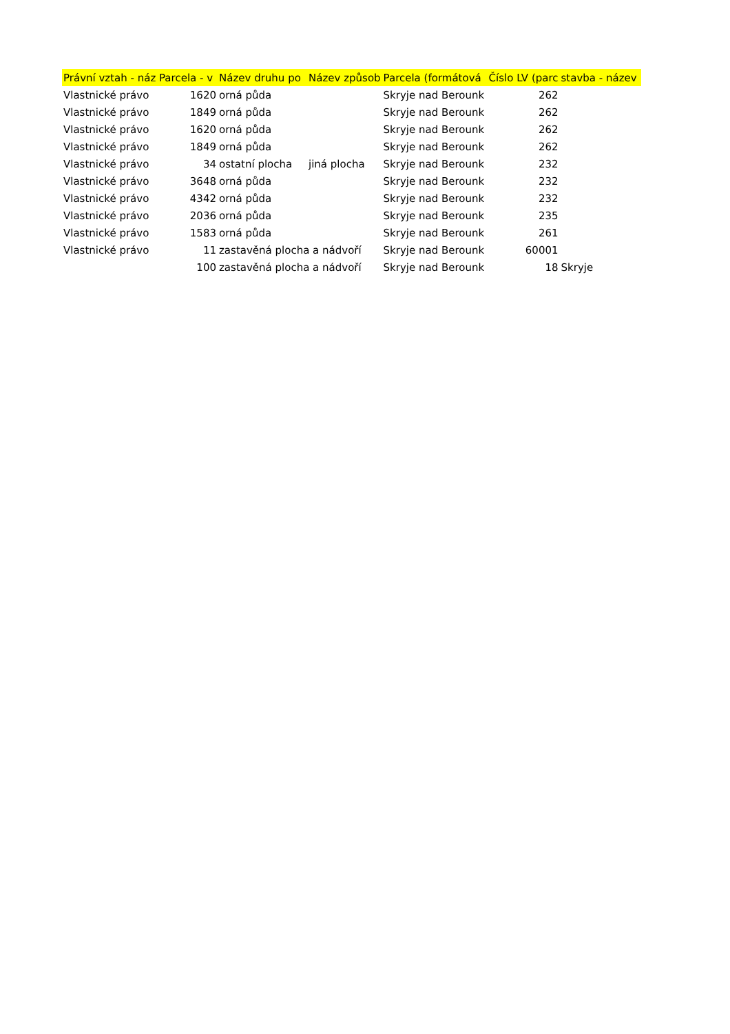| Právní vztah - náz | Parcela - v | Název druhu po | Název způsob | Parcela (formátová | Číslo LV (parc | stavba - název |
| --- | --- | --- | --- | --- | --- | --- |
| Vlastnické právo | 1620 | orná půda | | Skryje nad Berounk | 262 | |
| Vlastnické právo | 1849 | orná půda | | Skryje nad Berounk | 262 | |
| Vlastnické právo | 1620 | orná půda | | Skryje nad Berounk | 262 | |
| Vlastnické právo | 1849 | orná půda | | Skryje nad Berounk | 262 | |
| Vlastnické právo | 34 | ostatní plocha | jiná plocha | Skryje nad Berounk | 232 | |
| Vlastnické právo | 3648 | orná půda | | Skryje nad Berounk | 232 | |
| Vlastnické právo | 4342 | orná půda | | Skryje nad Berounk | 232 | |
| Vlastnické právo | 2036 | orná půda | | Skryje nad Berounk | 235 | |
| Vlastnické právo | 1583 | orná půda | | Skryje nad Berounk | 261 | |
| Vlastnické právo | 11 | zastavěná plocha a nádvoří | | Skryje nad Berounk | 60001 | |
| | 100 | zastavěná plocha a nádvoří | | Skryje nad Berounk | 18 | Skryje |